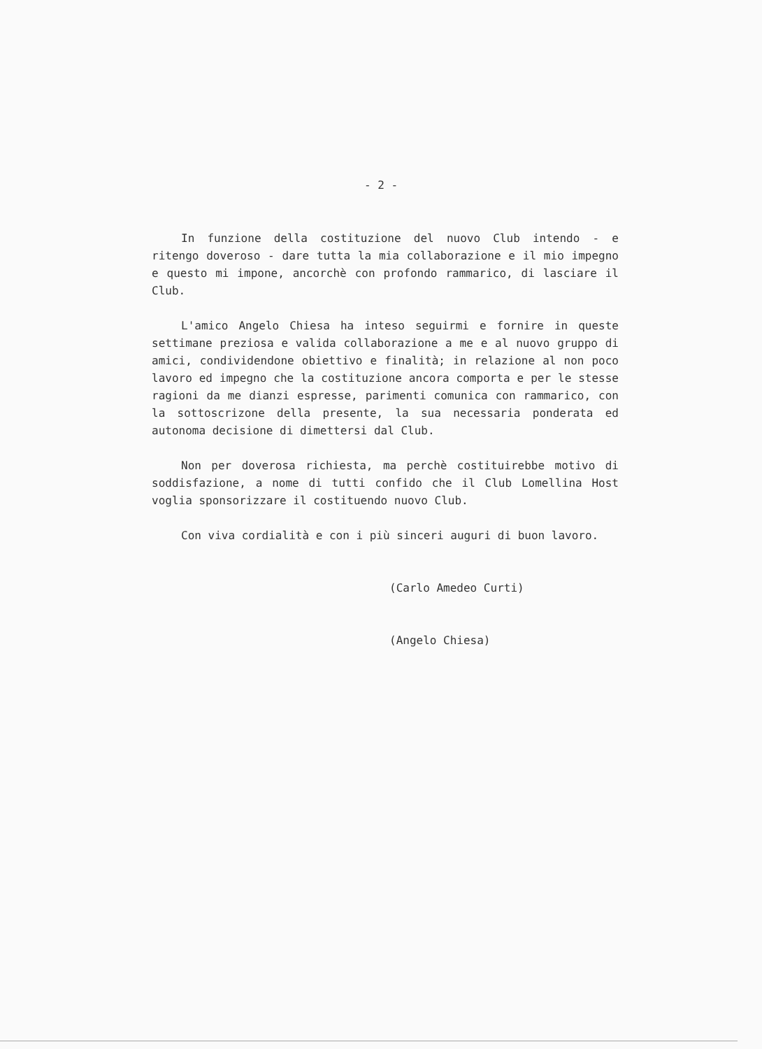- 2 -
In funzione della costituzione del nuovo Club intendo - e ritengo doveroso - dare tutta la mia collaborazione e il mio impegno e questo mi impone, ancorchè con profondo rammarico, di lasciare il Club.
L'amico Angelo Chiesa ha inteso seguirmi e fornire in queste settimane preziosa e valida collaborazione a me e al nuovo gruppo di amici, condividendone obiettivo e finalità; in relazione al non poco lavoro ed impegno che la costituzione ancora comporta e per le stesse ragioni da me dianzi espresse, parimenti comunica con rammarico, con la sottoscrizone della presente, la sua necessaria ponderata ed autonoma decisione di dimettersi dal Club.
Non per doverosa richiesta, ma perchè costituirebbe motivo di soddisfazione, a nome di tutti confido che il Club Lomellina Host voglia sponsorizzare il costituendo nuovo Club.
Con viva cordialità e con i più sinceri auguri di buon lavoro.
(Carlo Amedeo Curti)
(Angelo Chiesa)